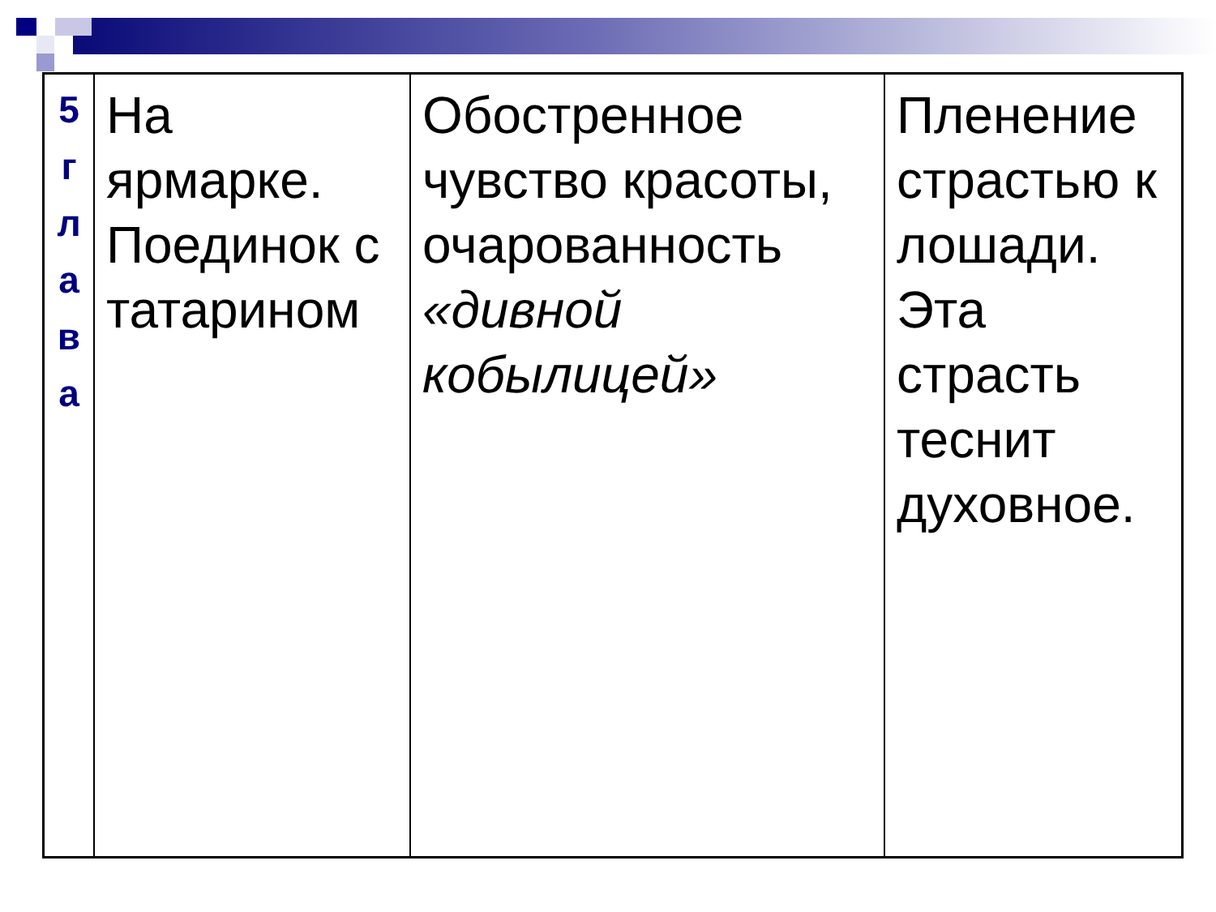| 5 г л а в а | На ярмарке. Поединок с татарином | Обостренное чувство красоты, очарованность «дивной кобылицей» | Пленение страстью к лошади. Эта страсть теснит духовное. |